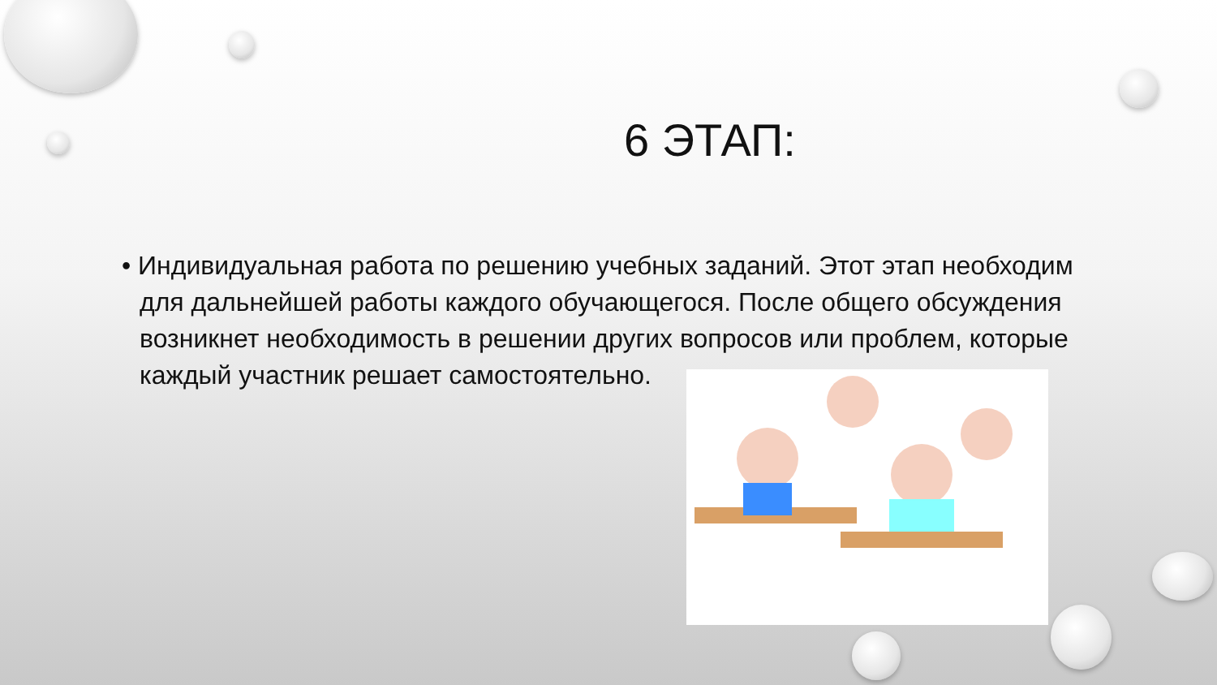6 ЭТАП:
• Индивидуальная работа по решению учебных заданий. Этот этап необходим для дальнейшей работы каждого обучающегося. После общего обсуждения возникнет необходимость в решении других вопросов или проблем, которые каждый участник решает самостоятельно.